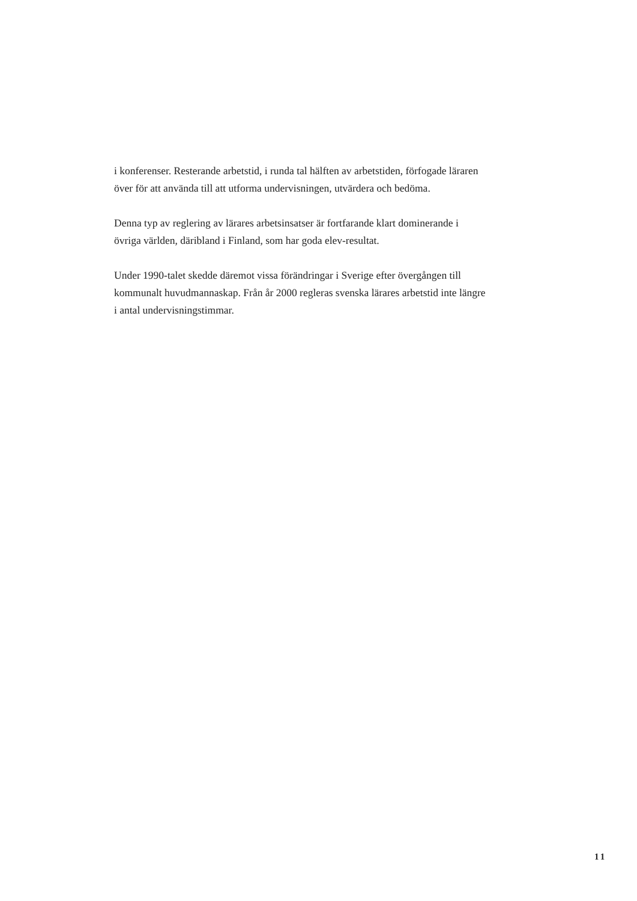i konferenser. Resterande arbetstid, i runda tal hälften av arbetstiden, förfogade läraren över för att använda till att utforma undervisningen, utvärdera och bedöma.
Denna typ av reglering av lärares arbetsinsatser är fortfarande klart dominerande i övriga världen, däribland i Finland, som har goda elev-resultat.
Under 1990-talet skedde däremot vissa förändringar i Sverige efter övergången till kommunalt huvudmannaskap. Från år 2000 regleras svenska lärares arbetstid inte längre i antal undervisningstimmar.
11